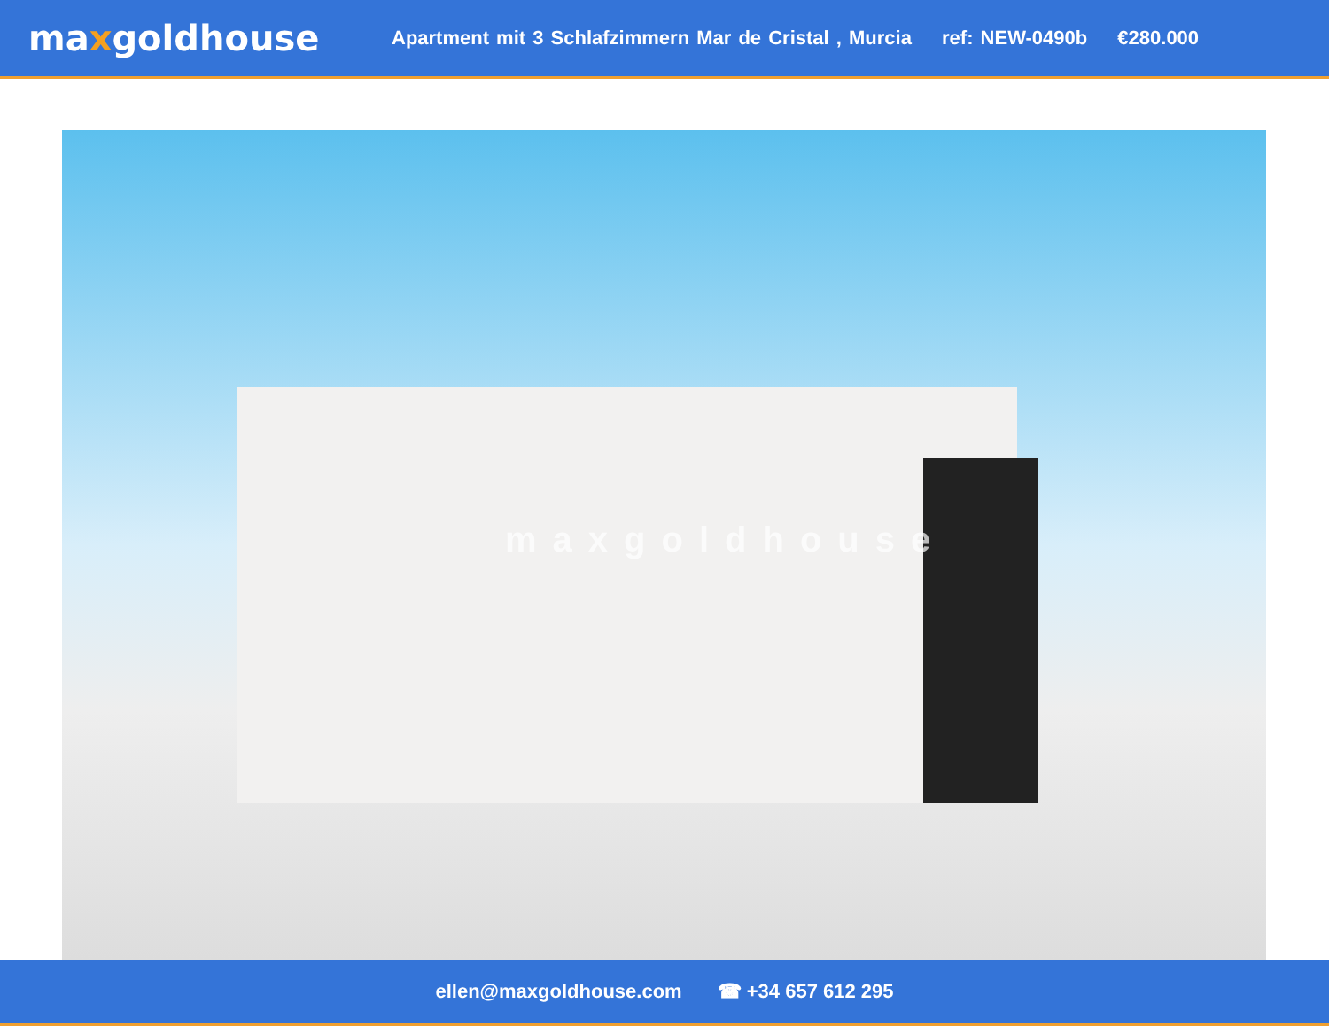maxgoldhouse
Apartment mit 3 Schlafzimmern Mar de Cristal , Murcia ref: NEW-0490b €280.000
maxgoldhouse
ellen@maxgoldhouse.com ☎ +34 657 612 295